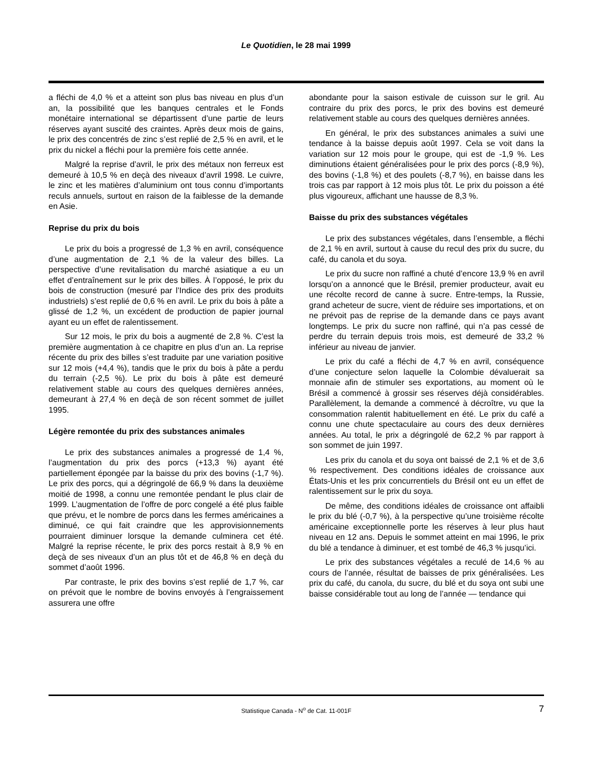Le Quotidien, le 28 mai 1999
a fléchi de 4,0 % et a atteint son plus bas niveau en plus d’un an, la possibilité que les banques centrales et le Fonds monétaire international se départissent d’une partie de leurs réserves ayant suscité des craintes. Après deux mois de gains, le prix des concentrés de zinc s’est replié de 2,5 % en avril, et le prix du nickel a fléchi pour la première fois cette année.
Malgré la reprise d’avril, le prix des métaux non ferreux est demeuré à 10,5 % en deçà des niveaux d’avril 1998. Le cuivre, le zinc et les matières d’aluminium ont tous connu d’importants reculs annuels, surtout en raison de la faiblesse de la demande en Asie.
Reprise du prix du bois
Le prix du bois a progressé de 1,3 % en avril, conséquence d’une augmentation de 2,1 % de la valeur des billes. La perspective d’une revitalisation du marché asiatique a eu un effet d’entraînement sur le prix des billes. À l’opposé, le prix du bois de construction (mesuré par l’Indice des prix des produits industriels) s’est replié de 0,6 % en avril. Le prix du bois à pâte a glissé de 1,2 %, un excédent de production de papier journal ayant eu un effet de ralentissement.
Sur 12 mois, le prix du bois a augmenté de 2,8 %. C’est la première augmentation à ce chapitre en plus d’un an. La reprise récente du prix des billes s’est traduite par une variation positive sur 12 mois (+4,4 %), tandis que le prix du bois à pâte a perdu du terrain (-2,5 %). Le prix du bois à pâte est demeuré relativement stable au cours des quelques dernières années, demeurant à 27,4 % en deçà de son récent sommet de juillet 1995.
Légère remontée du prix des substances animales
Le prix des substances animales a progressé de 1,4 %, l’augmentation du prix des porcs (+13,3 %) ayant été partiellement épongée par la baisse du prix des bovins (-1,7 %). Le prix des porcs, qui a dégringolé de 66,9 % dans la deuxième moitié de 1998, a connu une remontée pendant le plus clair de 1999. L’augmentation de l’offre de porc congelé a été plus faible que prévu, et le nombre de porcs dans les fermes américaines a diminué, ce qui fait craindre que les approvisionnements pourraient diminuer lorsque la demande culminera cet été. Malgré la reprise récente, le prix des porcs restait à 8,9 % en deçà de ses niveaux d’un an plus tôt et de 46,8 % en deçà du sommet d’août 1996.
Par contraste, le prix des bovins s’est replié de 1,7 %, car on prévoit que le nombre de bovins envoyés à l’engraissement assurera une offre
abondante pour la saison estivale de cuisson sur le gril. Au contraire du prix des porcs, le prix des bovins est demeuré relativement stable au cours des quelques dernières années.
En général, le prix des substances animales a suivi une tendance à la baisse depuis août 1997. Cela se voit dans la variation sur 12 mois pour le groupe, qui est de -1,9 %. Les diminutions étaient généralisées pour le prix des porcs (-8,9 %), des bovins (-1,8 %) et des poulets (-8,7 %), en baisse dans les trois cas par rapport à 12 mois plus tôt. Le prix du poisson a été plus vigoureux, affichant une hausse de 8,3 %.
Baisse du prix des substances végétales
Le prix des substances végétales, dans l’ensemble, a fléchi de 2,1 % en avril, surtout à cause du recul des prix du sucre, du café, du canola et du soya.
Le prix du sucre non raffiné a chuté d’encore 13,9 % en avril lorsqu’on a annoncé que le Brésil, premier producteur, avait eu une récolte record de canne à sucre. Entre-temps, la Russie, grand acheteur de sucre, vient de réduire ses importations, et on ne prévoit pas de reprise de la demande dans ce pays avant longtemps. Le prix du sucre non raffiné, qui n’a pas cessé de perdre du terrain depuis trois mois, est demeuré de 33,2 % inférieur au niveau de janvier.
Le prix du café a fléchi de 4,7 % en avril, conséquence d’une conjecture selon laquelle la Colombie dévaluerait sa monnaie afin de stimuler ses exportations, au moment où le Brésil a commencé à grossir ses réserves déjà considérables. Parallèlement, la demande a commencé à décroître, vu que la consommation ralentit habituellement en été. Le prix du café a connu une chute spectaculaire au cours des deux dernières années. Au total, le prix a dégringolé de 62,2 % par rapport à son sommet de juin 1997.
Les prix du canola et du soya ont baissé de 2,1 % et de 3,6 % respectivement. Des conditions idéales de croissance aux États-Unis et les prix concurrentiels du Brésil ont eu un effet de ralentissement sur le prix du soya.
De même, des conditions idéales de croissance ont affaibli le prix du blé (-0,7 %), à la perspective qu’une troisième récolte américaine exceptionnelle porte les réserves à leur plus haut niveau en 12 ans. Depuis le sommet atteint en mai 1996, le prix du blé a tendance à diminuer, et est tombé de 46,3 % jusqu’ici.
Le prix des substances végétales a reculé de 14,6 % au cours de l’année, résultat de baisses de prix généralisées. Les prix du café, du canola, du sucre, du blé et du soya ont subi une baisse considérable tout au long de l’année — tendance qui
Statistique Canada - N<sup>o</sup> de Cat. 11-001F 7